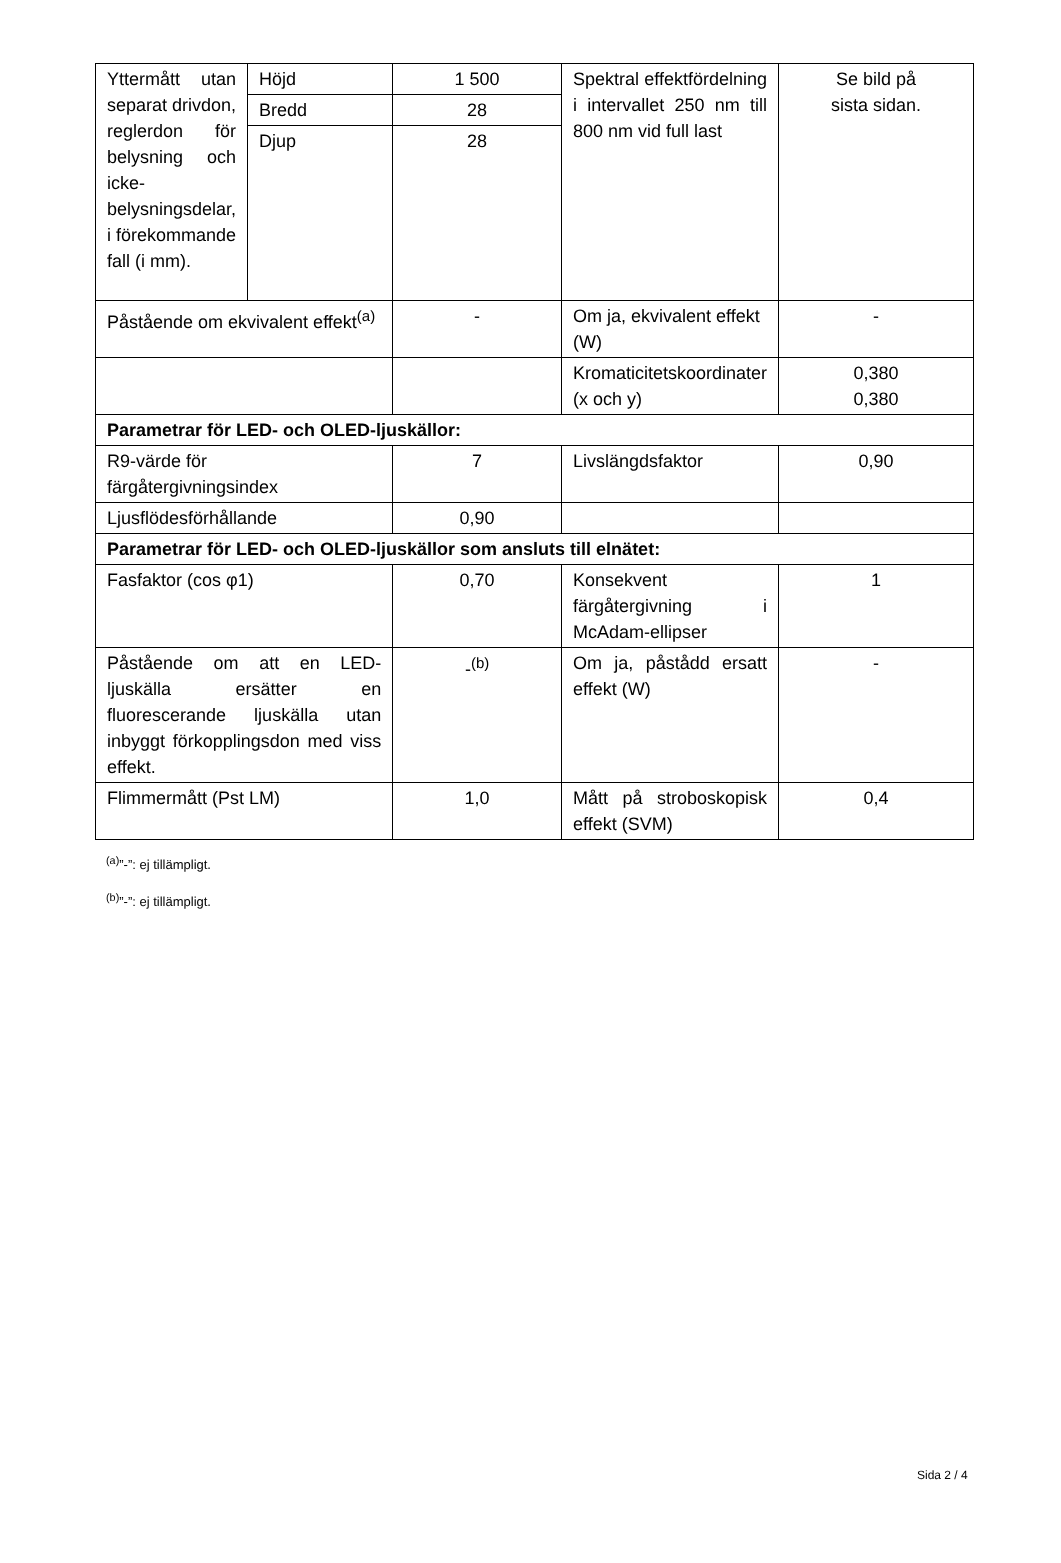| Yttermått utan separat drivdon, reglerdon för belysning och icke-belysningsdelar, i förekommande fall (i mm). | Höjd | 1 500 | Spektral effektfördelning i intervallet 250 nm till 800 nm vid full last | Se bild på sista sidan. |
| | Bredd | 28 | | |
| | Djup | 28 | | |
| Påstående om ekvivalent effekt<sup>(a)</sup> | | - | Om ja, ekvivalent effekt (W) | - |
| | | | Kromaticitetskoordinater (x och y) | 0,380 0,380 |
| Parametrar för LED- och OLED-ljuskällor: | | | | |
| R9-värde för färgåtergivningsindex | | 7 | Livslängdsfaktor | 0,90 |
| Ljusflödesförhållande | | 0,90 | | |
| Parametrar för LED- och OLED-ljuskällor som ansluts till elnätet: | | | | |
| Fasfaktor (cos φ1) | | 0,70 | Konsekvent färgåtergivning i McAdam-ellipser | 1 |
| Påstående om att en LED-ljuskälla ersätter en fluorescerande ljuskälla utan inbyggt förkopplingsdon med viss effekt. | | -<sup>(b)</sup> | Om ja, påstådd ersatt effekt (W) | - |
| Flimmermått (Pst LM) | | 1,0 | Mått på stroboskopisk effekt (SVM) | 0,4 |
<sup>(a)</sup>”-”: ej tillämpligt.
<sup>(b)</sup>”-”: ej tillämpligt.
Sida 2 / 4